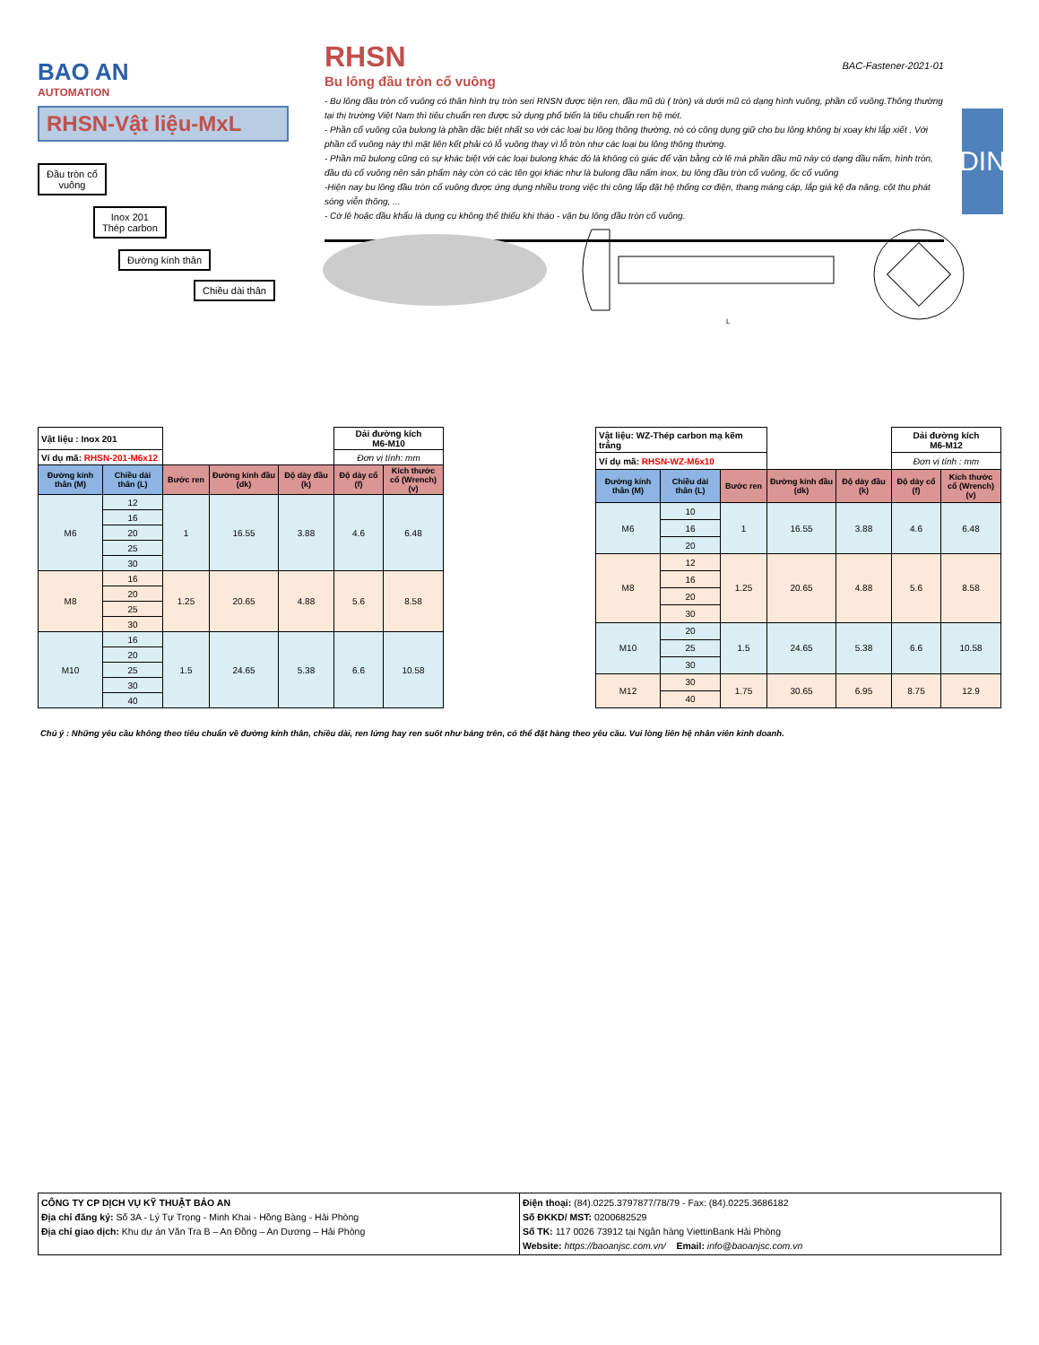BAO AN
AUTOMATION
RHSN-Vật liệu-MxL
Đầu tròn cổ
vuông
Inox 201
Thép carbon
Đường kính thân
Chiều dài thân
RHSN
BAC-Fastener-2021-01
Bu lông đầu tròn cổ vuông
- Bu lông đầu tròn cổ vuông có thân hình trụ tròn seri RNSN được tiện ren, đầu mũ dù ( tròn) và dưới mũ có dạng hình vuông, phần cổ vuông.Thông thường tại thị trường Việt Nam thì tiêu chuẩn ren được sử dụng phổ biến là tiêu chuẩn ren hệ mét.
- Phần cổ vuông của bulong là phần đặc biệt nhất so với các loại bu lông thông thường, nó có công dụng giữ cho bu lông không bị xoay khi lắp xiết . Với phần cổ vuông này thì mặt liên kết phải có lỗ vuông thay vì lỗ tròn như các loại bu lông thông thường.
- Phần mũ bulong cũng có sự khác biệt với các loại bulong khác đó là không có giác để vặn bằng cờ lê mà phần đầu mũ này có dạng đầu nấm, hình tròn, đầu dù cổ vuông nên sản phẩm này còn có các tên gọi khác như là bulong đầu nấm inox, bu lông đầu tròn cổ vuông, ốc cổ vuông
-Hiện nay bu lông đầu tròn cổ vuông được ứng dụng nhiều trong việc thi công lắp đặt hệ thống cơ điện, thang máng cáp, lắp giá kệ đa năng, cột thu phát sóng viễn thông, ...
- Cờ lê hoặc đầu khẩu là dụng cụ không thể thiếu khi tháo - vặn bu lông đầu tròn cổ vuông.
DIN
L
| Vật liệu : Inox 201 | | | | | Dải đường kích M6-M10 | |
| Ví dụ mã: RHSN-201-M6x12 | | | | | Đơn vị tính: mm | |
| Đường kính thân (M) | Chiều dài thân (L) | Bước ren | Đường kính đầu (dk) | Độ dày đầu (k) | Độ dày cổ (f) | Kích thước cổ (Wrench) (v) |
| M6 | 12 | 1 | 16.55 | 3.88 | 4.6 | 6.48 |
| | 16 | | | | | |
| | 20 | | | | | |
| | 25 | | | | | |
| | 30 | | | | | |
| M8 | 16 | 1.25 | 20.65 | 4.88 | 5.6 | 8.58 |
| | 20 | | | | | |
| | 25 | | | | | |
| | 30 | | | | | |
| M10 | 16 | 1.5 | 24.65 | 5.38 | 6.6 | 10.58 |
| | 20 | | | | | |
| | 25 | | | | | |
| | 30 | | | | | |
| | 40 | | | | | |
| Vật liệu: WZ-Thép carbon mạ kẽm trắng | | | | | Dải đường kích M6-M12 | |
| Ví dụ mã: RHSN-WZ-M6x10 | | | | | Đơn vị tính : mm | |
| Đường kính thân (M) | Chiều dài thân (L) | Bước ren | Đường kính đầu (dk) | Độ dày đầu (k) | Độ dày cổ (f) | Kích thước cổ (Wrench) (v) |
| M6 | 10 | 1 | 16.55 | 3.88 | 4.6 | 6.48 |
| | 16 | | | | | |
| | 20 | | | | | |
| M8 | 12 | 1.25 | 20.65 | 4.88 | 5.6 | 8.58 |
| | 16 | | | | | |
| | 20 | | | | | |
| | 30 | | | | | |
| M10 | 20 | 1.5 | 24.65 | 5.38 | 6.6 | 10.58 |
| | 25 | | | | | |
| | 30 | | | | | |
| M12 | 30 | 1.75 | 30.65 | 6.95 | 8.75 | 12.9 |
| | 40 | | | | | |
Chú ý : Những yêu cầu không theo tiêu chuẩn về đường kính thân, chiều dài, ren lửng hay ren suốt như bảng trên, có thể đặt hàng theo yêu cầu. Vui lòng liên hệ nhân viên kinh doanh.
CÔNG TY CP DỊCH VỤ KỸ THUẬT BẢO AN
Địa chỉ đăng ký: Số 3A - Lý Tự Trọng - Minh Khai - Hồng Bàng - Hải Phòng
Địa chỉ giao dịch: Khu dự án Văn Tra B – An Đồng – An Dương – Hải Phòng
Điện thoại: (84).0225.3797877/78/79 - Fax: (84).0225.3686182
Số ĐKKD/ MST: 0200682529
Số TK: 117 0026 73912 tại Ngân hàng ViettinBank Hải Phòng
Website: https://baoanjsc.com.vn/ Email: info@baoanjsc.com.vn